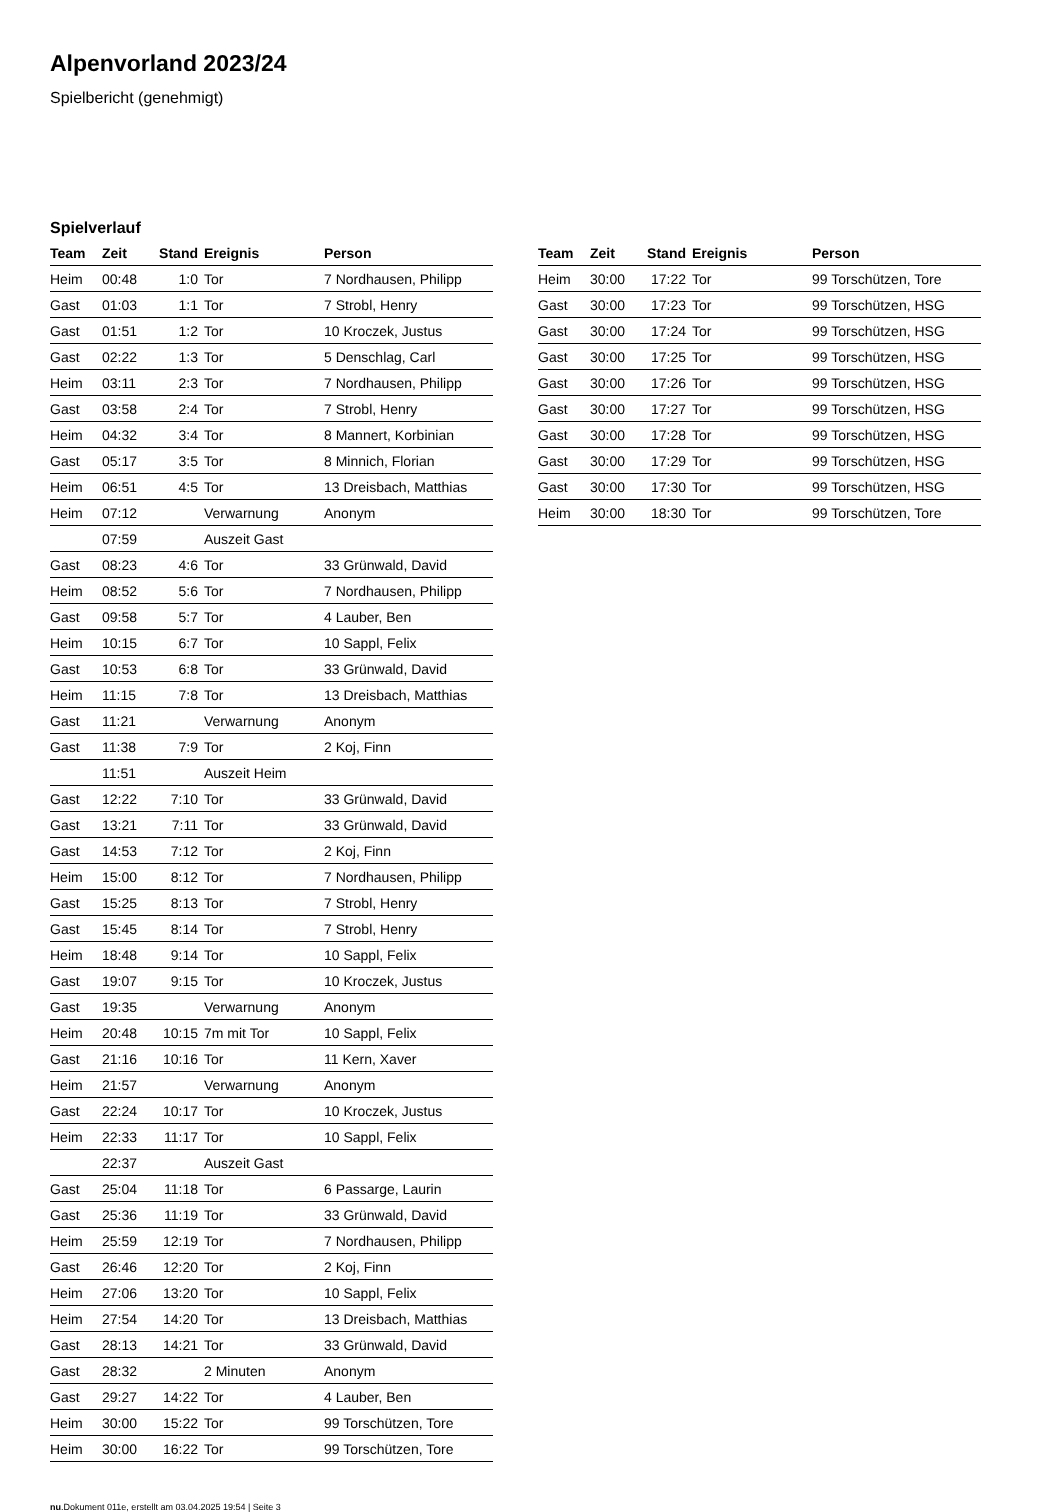Alpenvorland 2023/24
Spielbericht (genehmigt)
Spielverlauf
| Team | Zeit | Stand | Ereignis | Person |
| --- | --- | --- | --- | --- |
| Heim | 00:48 | 1:0 | Tor | 7 Nordhausen, Philipp |
| Gast | 01:03 | 1:1 | Tor | 7 Strobl, Henry |
| Gast | 01:51 | 1:2 | Tor | 10 Kroczek, Justus |
| Gast | 02:22 | 1:3 | Tor | 5 Denschlag, Carl |
| Heim | 03:11 | 2:3 | Tor | 7 Nordhausen, Philipp |
| Gast | 03:58 | 2:4 | Tor | 7 Strobl, Henry |
| Heim | 04:32 | 3:4 | Tor | 8 Mannert, Korbinian |
| Gast | 05:17 | 3:5 | Tor | 8 Minnich, Florian |
| Heim | 06:51 | 4:5 | Tor | 13 Dreisbach, Matthias |
| Heim | 07:12 | | Verwarnung | Anonym |
| | 07:59 | | Auszeit Gast | |
| Gast | 08:23 | 4:6 | Tor | 33 Grünwald, David |
| Heim | 08:52 | 5:6 | Tor | 7 Nordhausen, Philipp |
| Gast | 09:58 | 5:7 | Tor | 4 Lauber, Ben |
| Heim | 10:15 | 6:7 | Tor | 10 Sappl, Felix |
| Gast | 10:53 | 6:8 | Tor | 33 Grünwald, David |
| Heim | 11:15 | 7:8 | Tor | 13 Dreisbach, Matthias |
| Gast | 11:21 | | Verwarnung | Anonym |
| Gast | 11:38 | 7:9 | Tor | 2 Koj, Finn |
| | 11:51 | | Auszeit Heim | |
| Gast | 12:22 | 7:10 | Tor | 33 Grünwald, David |
| Gast | 13:21 | 7:11 | Tor | 33 Grünwald, David |
| Gast | 14:53 | 7:12 | Tor | 2 Koj, Finn |
| Heim | 15:00 | 8:12 | Tor | 7 Nordhausen, Philipp |
| Gast | 15:25 | 8:13 | Tor | 7 Strobl, Henry |
| Gast | 15:45 | 8:14 | Tor | 7 Strobl, Henry |
| Heim | 18:48 | 9:14 | Tor | 10 Sappl, Felix |
| Gast | 19:07 | 9:15 | Tor | 10 Kroczek, Justus |
| Gast | 19:35 | | Verwarnung | Anonym |
| Heim | 20:48 | 10:15 | 7m mit Tor | 10 Sappl, Felix |
| Gast | 21:16 | 10:16 | Tor | 11 Kern, Xaver |
| Heim | 21:57 | | Verwarnung | Anonym |
| Gast | 22:24 | 10:17 | Tor | 10 Kroczek, Justus |
| Heim | 22:33 | 11:17 | Tor | 10 Sappl, Felix |
| | 22:37 | | Auszeit Gast | |
| Gast | 25:04 | 11:18 | Tor | 6 Passarge, Laurin |
| Gast | 25:36 | 11:19 | Tor | 33 Grünwald, David |
| Heim | 25:59 | 12:19 | Tor | 7 Nordhausen, Philipp |
| Gast | 26:46 | 12:20 | Tor | 2 Koj, Finn |
| Heim | 27:06 | 13:20 | Tor | 10 Sappl, Felix |
| Heim | 27:54 | 14:20 | Tor | 13 Dreisbach, Matthias |
| Gast | 28:13 | 14:21 | Tor | 33 Grünwald, David |
| Gast | 28:32 | | 2 Minuten | Anonym |
| Gast | 29:27 | 14:22 | Tor | 4 Lauber, Ben |
| Heim | 30:00 | 15:22 | Tor | 99 Torschützen, Tore |
| Heim | 30:00 | 16:22 | Tor | 99 Torschützen, Tore |
| Team | Zeit | Stand | Ereignis | Person |
| --- | --- | --- | --- | --- |
| Heim | 30:00 | 17:22 | Tor | 99 Torschützen, Tore |
| Gast | 30:00 | 17:23 | Tor | 99 Torschützen, HSG |
| Gast | 30:00 | 17:24 | Tor | 99 Torschützen, HSG |
| Gast | 30:00 | 17:25 | Tor | 99 Torschützen, HSG |
| Gast | 30:00 | 17:26 | Tor | 99 Torschützen, HSG |
| Gast | 30:00 | 17:27 | Tor | 99 Torschützen, HSG |
| Gast | 30:00 | 17:28 | Tor | 99 Torschützen, HSG |
| Gast | 30:00 | 17:29 | Tor | 99 Torschützen, HSG |
| Gast | 30:00 | 17:30 | Tor | 99 Torschützen, HSG |
| Heim | 30:00 | 18:30 | Tor | 99 Torschützen, Tore |
nu.Dokument 011e, erstellt am 03.04.2025 19:54 | Seite 3